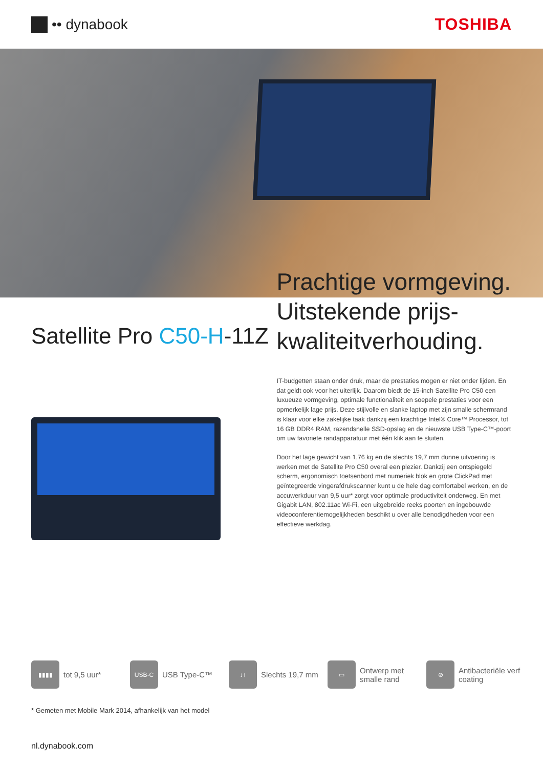•• dynabook TOSHIBA
Satellite Pro C50-H-11Z
Prachtige vormgeving. Uitstekende prijs-kwaliteitverhouding.
IT-budgetten staan onder druk, maar de prestaties mogen er niet onder lijden. En dat geldt ook voor het uiterlijk. Daarom biedt de 15-inch Satellite Pro C50 een luxueuze vormgeving, optimale functionaliteit en soepele prestaties voor een opmerkelijk lage prijs. Deze stijlvolle en slanke laptop met zijn smalle schermrand is klaar voor elke zakelijke taak dankzij een krachtige Intel® Core™ Processor, tot 16 GB DDR4 RAM, razendsnelle SSD-opslag en de nieuwste USB Type-C™-poort om uw favoriete randapparatuur met één klik aan te sluiten.
Door het lage gewicht van 1,76 kg en de slechts 19,7 mm dunne uitvoering is werken met de Satellite Pro C50 overal een plezier. Dankzij een ontspiegeld scherm, ergonomisch toetsenbord met numeriek blok en grote ClickPad met geïntegreerde vingerafdrukscanner kunt u de hele dag comfortabel werken, en de accuwerkduur van 9,5 uur* zorgt voor optimale productiviteit onderweg. En met Gigabit LAN, 802.11ac Wi-Fi, een uitgebreide reeks poorten en ingebouwde videoconferentiemogelijkheden beschikt u over alle benodigdheden voor een effectieve werkdag.
▮▮▮▮
tot 9,5 uur*
USB-C
USB Type-C™
↓↑
Slechts 19,7 mm
▭
Ontwerp met smalle rand
⊘
Antibacteriële verf coating
* Gemeten met Mobile Mark 2014, afhankelijk van het model
nl.dynabook.com